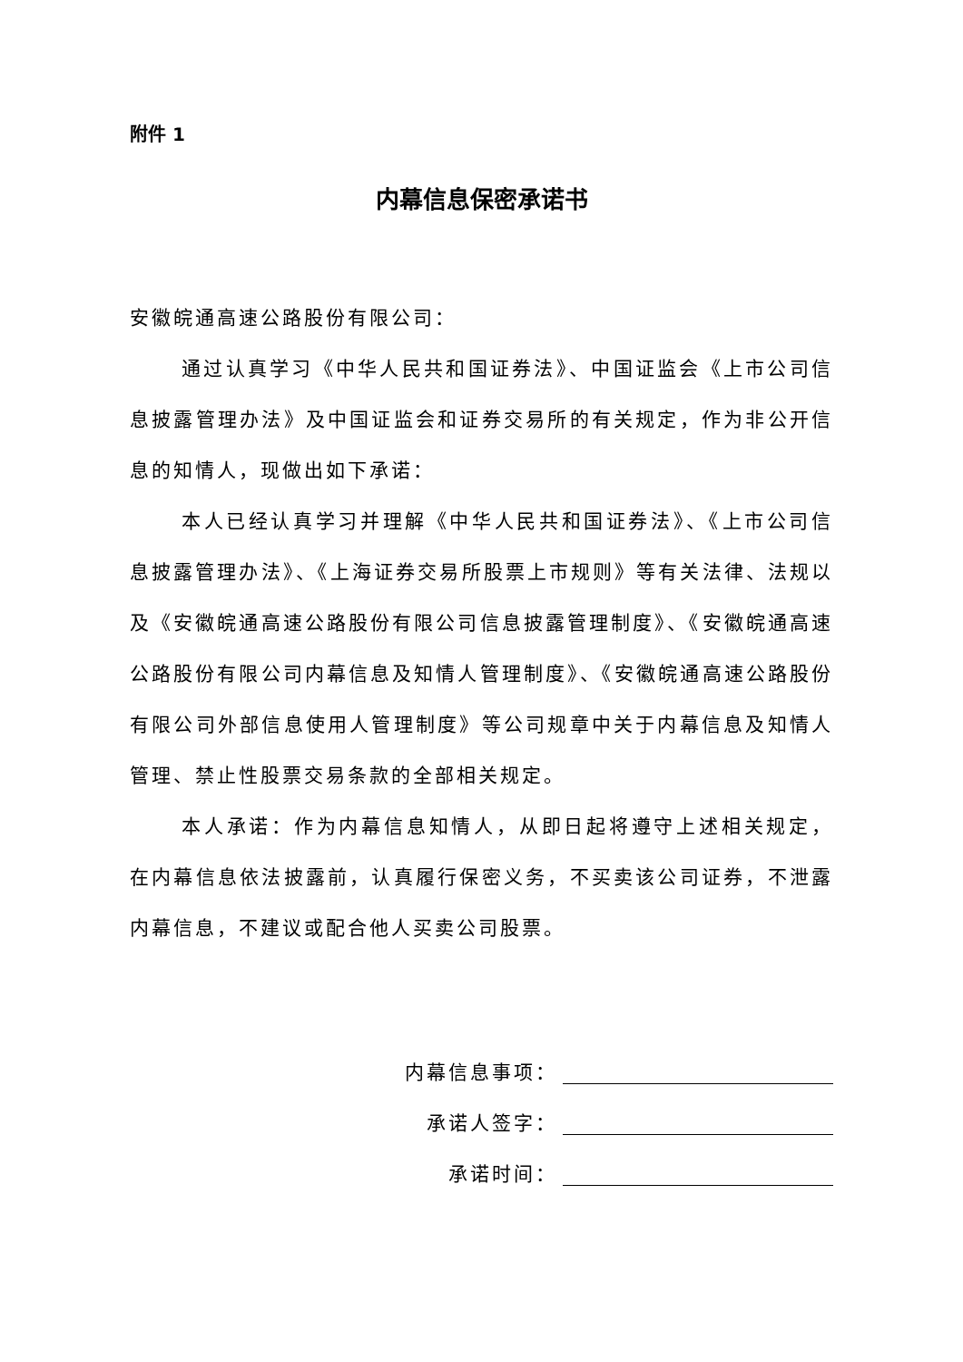附件 1
内幕信息保密承诺书
安徽皖通高速公路股份有限公司：
通过认真学习《中华人民共和国证券法》、中国证监会《上市公司信息披露管理办法》及中国证监会和证券交易所的有关规定，作为非公开信息的知情人，现做出如下承诺：
本人已经认真学习并理解《中华人民共和国证券法》、《上市公司信息披露管理办法》、《上海证券交易所股票上市规则》等有关法律、法规以及《安徽皖通高速公路股份有限公司信息披露管理制度》、《安徽皖通高速公路股份有限公司内幕信息及知情人管理制度》、《安徽皖通高速公路股份有限公司外部信息使用人管理制度》等公司规章中关于内幕信息及知情人管理、禁止性股票交易条款的全部相关规定。
本人承诺：作为内幕信息知情人，从即日起将遵守上述相关规定，在内幕信息依法披露前，认真履行保密义务，不买卖该公司证券，不泄露内幕信息，不建议或配合他人买卖公司股票。
内幕信息事项：
承诺人签字：
承诺时间：